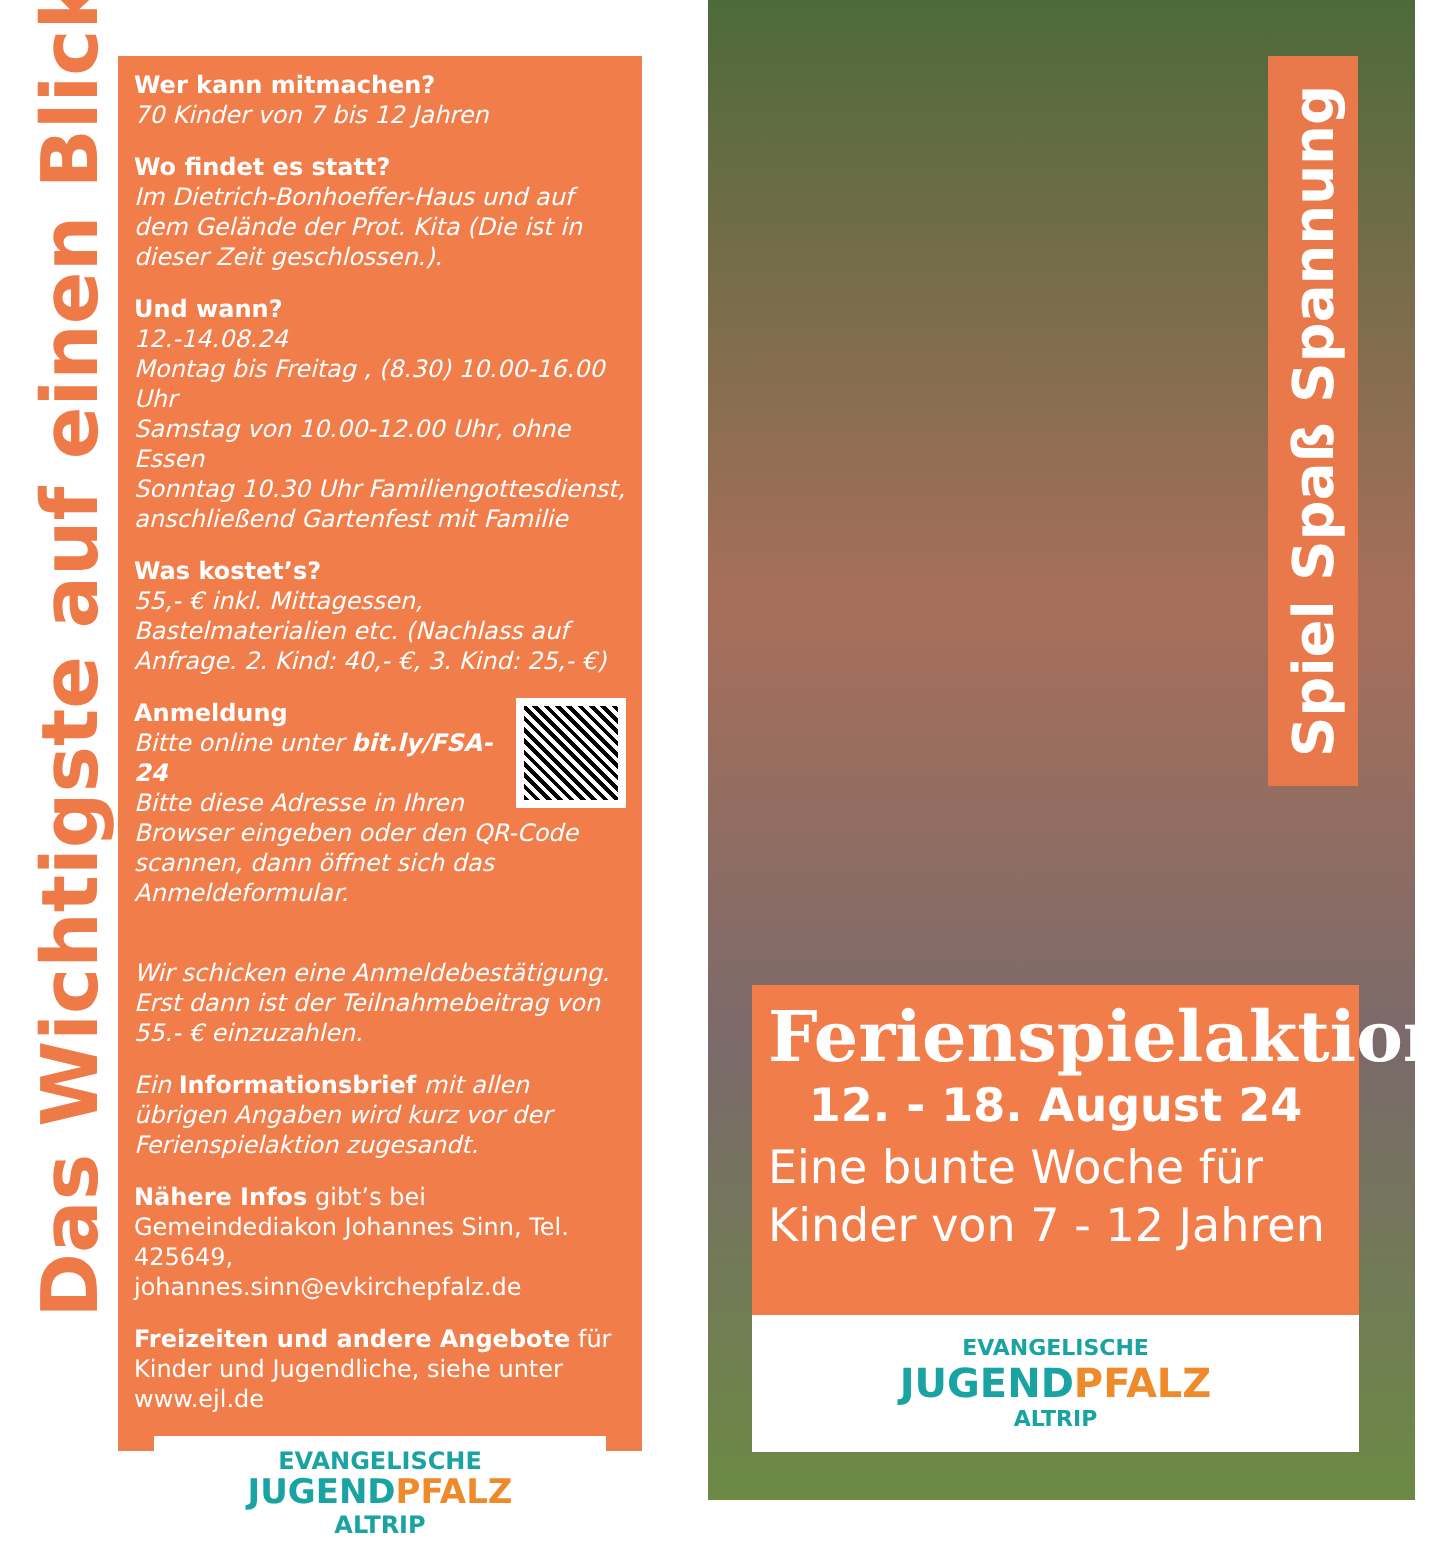Das Wichtigste auf einen Blick!
Wer kann mitmachen?
70 Kinder von 7 bis 12 Jahren
Wo findet es statt?
Im Dietrich-Bonhoeffer-Haus und auf dem Gelände der Prot. Kita (Die ist in dieser Zeit geschlossen.).
Und wann?
12.-14.08.24
Montag bis Freitag , (8.30) 10.00-16.00 Uhr
Samstag von 10.00-12.00 Uhr, ohne Essen
Sonntag 10.30 Uhr Familiengottesdienst, anschließend Gartenfest mit Familie
Was kostet’s?
55,- € inkl. Mittagessen, Bastelmaterialien etc. (Nachlass auf Anfrage. 2. Kind: 40,- €, 3. Kind: 25,- €)
Anmeldung
Bitte online unter bit.ly/FSA-24
Bitte diese Adresse in Ihren Browser eingeben oder den QR-Code scannen, dann öffnet sich das Anmeldeformular.
Wir schicken eine Anmeldebestätigung. Erst dann ist der Teilnahmebeitrag von 55.- € einzuzahlen.
Ein Informationsbrief mit allen übrigen Angaben wird kurz vor der Ferienspielaktion zugesandt.
Nähere Infos gibt’s bei Gemeindediakon Johannes Sinn, Tel. 425649, johannes.sinn@evkirchepfalz.de
Freizeiten und andere Angebote für Kinder und Jugendliche, siehe unter www.ejl.de
EVANGELISCHE
JUGENDPFALZ
ALTRIP
Spiel Spaß Spannung
Ferienspielaktion
12. - 18. August 24
Eine bunte Woche für Kinder von 7 - 12 Jahren
EVANGELISCHE
JUGENDPFALZ
ALTRIP